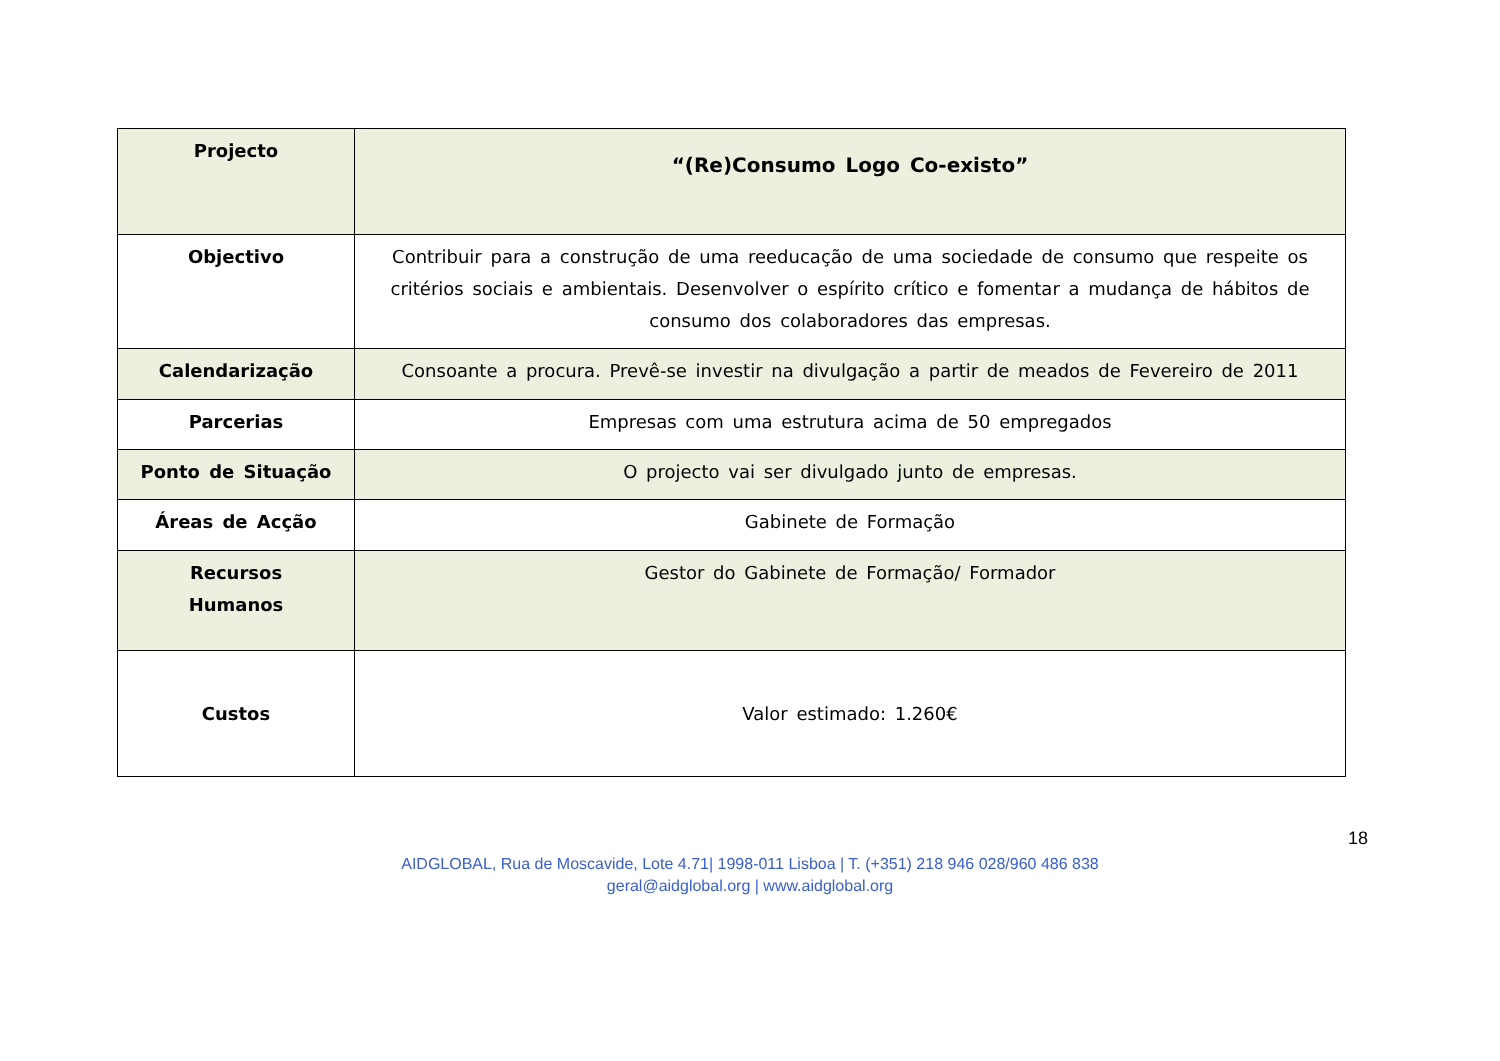| Projecto | “(Re)Consumo Logo Co-existo” |
| Objectivo | Contribuir para a construção de uma reeducação de uma sociedade de consumo que respeite os critérios sociais e ambientais. Desenvolver o espírito crítico e fomentar a mudança de hábitos de consumo dos colaboradores das empresas. |
| Calendarização | Consoante a procura. Prevê-se investir na divulgação a partir de meados de Fevereiro de 2011 |
| Parcerias | Empresas com uma estrutura acima de 50 empregados |
| Ponto de Situação | O projecto vai ser divulgado junto de empresas. |
| Áreas de Acção | Gabinete de Formação |
| Recursos Humanos | Gestor do Gabinete de Formação/ Formador |
| Custos | Valor estimado: 1.260€ |
18
AIDGLOBAL, Rua de Moscavide, Lote 4.71| 1998-011 Lisboa | T. (+351) 218 946 028/960 486 838
geral@aidglobal.org | www.aidglobal.org